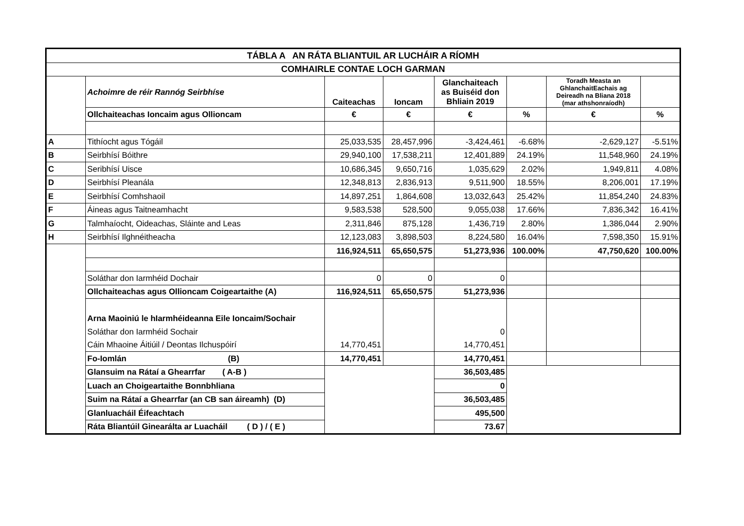| TÁBLA A AN RÁTA BLIANTUIL AR LUCHÁIR A RÍOMH | | | | | | | |
| --- | --- | --- | --- | --- | --- | --- | --- |
| COMHAIRLE CONTAE LOCH GARMAN | | | | | | | |
| | Achoimre de réir Rannóg Seirbhíse | Caiteachas | Ioncam | Glanchaiteach as Buiséid don Bhliain 2019 | | Toradh Measta an GhlanchaitEachais ag Deireadh na Bliana 2018 (mar athshonraíodh) | |
| | Ollchaiteachas Ioncaim agus Ollioncam | € | € | € | % | € | % |
| A | Tithíocht agus Tógáil | 25,033,535 | 28,457,996 | -3,424,461 | -6.68% | -2,629,127 | -5.51% |
| B | Seirbhísí Bóithre | 29,940,100 | 17,538,211 | 12,401,889 | 24.19% | 11,548,960 | 24.19% |
| C | Seribhísí Uisce | 10,686,345 | 9,650,716 | 1,035,629 | 2.02% | 1,949,811 | 4.08% |
| D | Seirbhísí Pleanála | 12,348,813 | 2,836,913 | 9,511,900 | 18.55% | 8,206,001 | 17.19% |
| E | Seirbhísí Comhshaoil | 14,897,251 | 1,864,608 | 13,032,643 | 25.42% | 11,854,240 | 24.83% |
| F | Áineas agus Taitneamhacht | 9,583,538 | 528,500 | 9,055,038 | 17.66% | 7,836,342 | 16.41% |
| G | Talmhaíocht, Oideachas, Sláinte and Leas | 2,311,846 | 875,128 | 1,436,719 | 2.80% | 1,386,044 | 2.90% |
| H | Seirbhísí Ilghnéitheacha | 12,123,083 | 3,898,503 | 8,224,580 | 16.04% | 7,598,350 | 15.91% |
| | | 116,924,511 | 65,650,575 | 51,273,936 | 100.00% | 47,750,620 | 100.00% |
| | Soláthar don Iarmhéid Dochair | 0 | 0 | 0 | | | |
| | Ollchaiteachas agus Ollioncam Coigeartaithe (A) | 116,924,511 | 65,650,575 | 51,273,936 | | | |
| | Arna Maoiniú le hIarmhéideanna Eile Ioncaim/Sochair | | | | | | |
| | Soláthar don Iarmhéid Sochair | | | 0 | | | |
| | Cáin Mhaoine Áitiúil / Deontas Ilchuspóirí | 14,770,451 | | 14,770,451 | | | |
| | Fo-Iomlán (B) | 14,770,451 | | 14,770,451 | | | |
| | Glansuim na Rátaí a Ghearrfar ( A-B ) | | | 36,503,485 | | | |
| | Luach an Choigeartaithe Bonnbhliana | | | 0 | | | |
| | Suim na Rátaí a Ghearrfar (an CB san áireamh) (D) | | | 36,503,485 | | | |
| | Glanluacháil Éifeachtach | | | 495,500 | | | |
| | Ráta Bliantúil Ginearálta ar Luacháil ( D ) / ( E ) | | | 73.67 | | | |